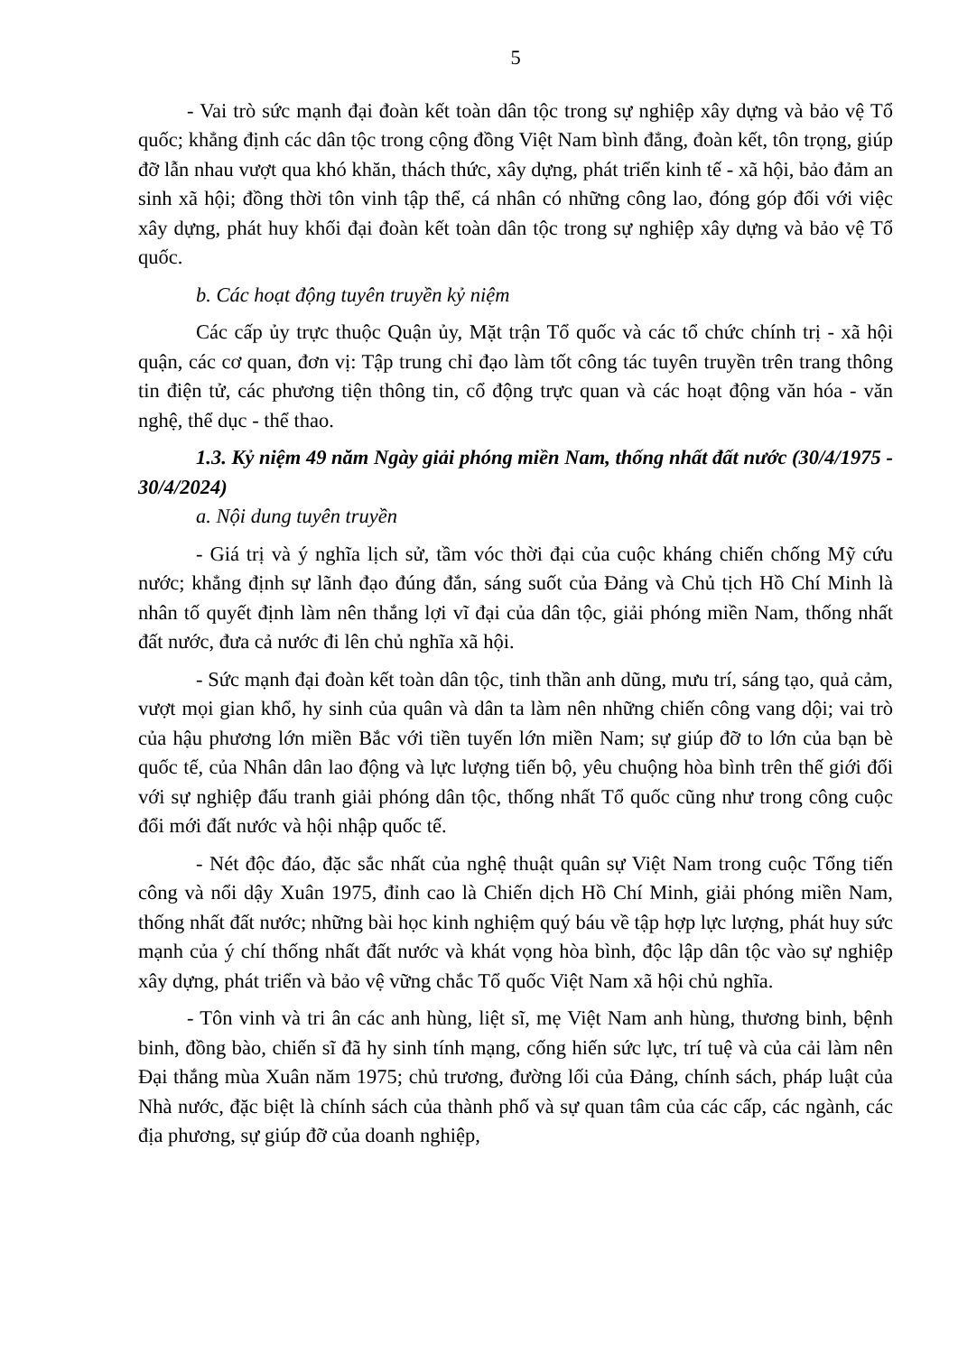5
- Vai trò sức mạnh đại đoàn kết toàn dân tộc trong sự nghiệp xây dựng và bảo vệ Tổ quốc; khẳng định các dân tộc trong cộng đồng Việt Nam bình đẳng, đoàn kết, tôn trọng, giúp đỡ lẫn nhau vượt qua khó khăn, thách thức, xây dựng, phát triển kinh tế - xã hội, bảo đảm an sinh xã hội; đồng thời tôn vinh tập thể, cá nhân có những công lao, đóng góp đối với việc xây dựng, phát huy khối đại đoàn kết toàn dân tộc trong sự nghiệp xây dựng và bảo vệ Tổ quốc.
b. Các hoạt động tuyên truyền kỷ niệm
Các cấp ủy trực thuộc Quận ủy, Mặt trận Tổ quốc và các tổ chức chính trị - xã hội quận, các cơ quan, đơn vị: Tập trung chỉ đạo làm tốt công tác tuyên truyền trên trang thông tin điện tử, các phương tiện thông tin, cổ động trực quan và các hoạt động văn hóa - văn nghệ, thể dục - thể thao.
1.3. Kỷ niệm 49 năm Ngày giải phóng miền Nam, thống nhất đất nước (30/4/1975 - 30/4/2024)
a. Nội dung tuyên truyền
- Giá trị và ý nghĩa lịch sử, tầm vóc thời đại của cuộc kháng chiến chống Mỹ cứu nước; khẳng định sự lãnh đạo đúng đắn, sáng suốt của Đảng và Chủ tịch Hồ Chí Minh là nhân tố quyết định làm nên thắng lợi vĩ đại của dân tộc, giải phóng miền Nam, thống nhất đất nước, đưa cả nước đi lên chủ nghĩa xã hội.
- Sức mạnh đại đoàn kết toàn dân tộc, tinh thần anh dũng, mưu trí, sáng tạo, quả cảm, vượt mọi gian khổ, hy sinh của quân và dân ta làm nên những chiến công vang dội; vai trò của hậu phương lớn miền Bắc với tiền tuyến lớn miền Nam; sự giúp đỡ to lớn của bạn bè quốc tế, của Nhân dân lao động và lực lượng tiến bộ, yêu chuộng hòa bình trên thế giới đối với sự nghiệp đấu tranh giải phóng dân tộc, thống nhất Tổ quốc cũng như trong công cuộc đổi mới đất nước và hội nhập quốc tế.
- Nét độc đáo, đặc sắc nhất của nghệ thuật quân sự Việt Nam trong cuộc Tổng tiến công và nổi dậy Xuân 1975, đỉnh cao là Chiến dịch Hồ Chí Minh, giải phóng miền Nam, thống nhất đất nước; những bài học kinh nghiệm quý báu về tập hợp lực lượng, phát huy sức mạnh của ý chí thống nhất đất nước và khát vọng hòa bình, độc lập dân tộc vào sự nghiệp xây dựng, phát triển và bảo vệ vững chắc Tổ quốc Việt Nam xã hội chủ nghĩa.
- Tôn vinh và tri ân các anh hùng, liệt sĩ, mẹ Việt Nam anh hùng, thương binh, bệnh binh, đồng bào, chiến sĩ đã hy sinh tính mạng, cống hiến sức lực, trí tuệ và của cải làm nên Đại thắng mùa Xuân năm 1975; chủ trương, đường lối của Đảng, chính sách, pháp luật của Nhà nước, đặc biệt là chính sách của thành phố và sự quan tâm của các cấp, các ngành, các địa phương, sự giúp đỡ của doanh nghiệp,